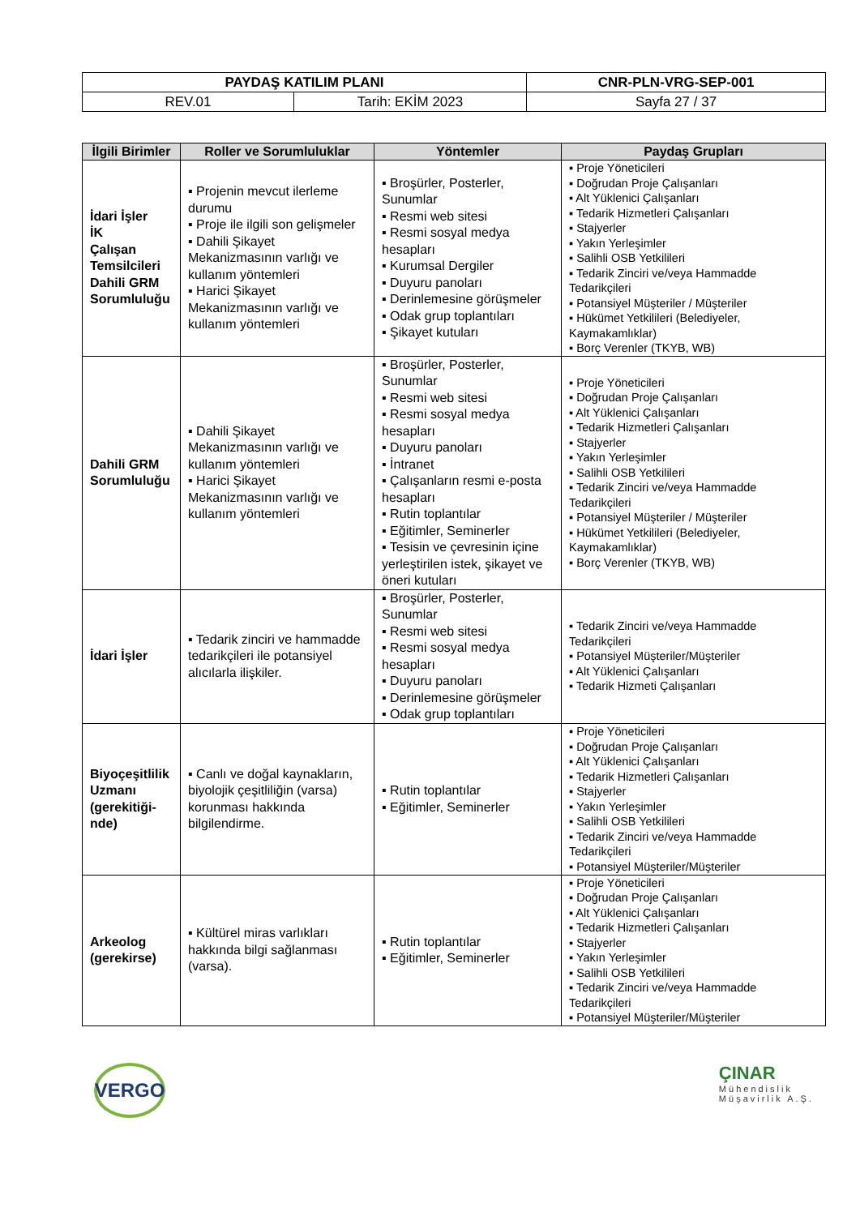| PAYDAŞ KATILIM PLANI | | CNR-PLN-VRG-SEP-001 |
| REV.01 | Tarih: EKİM 2023 | Sayfa 27 / 37 |
| İlgili Birimler | Roller ve Sorumluluklar | Yöntemler | Paydaş Grupları |
| --- | --- | --- | --- |
| İdari İşler İK Çalışan Temsilcileri Dahili GRM Sorumluluğu | ▪ Projenin mevcut ilerleme durumu ▪ Proje ile ilgili son gelişmeler ▪ Dahili Şikayet Mekanizmasının varlığı ve kullanım yöntemleri ▪ Harici Şikayet Mekanizmasının varlığı ve kullanım yöntemleri | ▪ Broşürler, Posterler, Sunumlar ▪ Resmi web sitesi ▪ Resmi sosyal medya hesapları ▪ Kurumsal Dergiler ▪ Duyuru panoları ▪ Derinlemesine görüşmeler ▪ Odak grup toplantıları ▪ Şikayet kutuları | ▪ Proje Yöneticileri ▪ Doğrudan Proje Çalışanları ▪ Alt Yüklenici Çalışanları ▪ Tedarik Hizmetleri Çalışanları ▪ Stajyerler ▪ Yakın Yerleşimler ▪ Salihli OSB Yetkilileri ▪ Tedarik Zinciri ve/veya Hammadde Tedarikçileri ▪ Potansiyel Müşteriler / Müşteriler ▪ Hükümet Yetkilileri (Belediyeler, Kaymakamlıklar) ▪ Borç Verenler (TKYB, WB) |
| Dahili GRM Sorumluluğu | ▪ Dahili Şikayet Mekanizmasının varlığı ve kullanım yöntemleri ▪ Harici Şikayet Mekanizmasının varlığı ve kullanım yöntemleri | ▪ Broşürler, Posterler, Sunumlar ▪ Resmi web sitesi ▪ Resmi sosyal medya hesapları ▪ Duyuru panoları ▪ İntranet ▪ Çalışanların resmi e-posta hesapları ▪ Rutin toplantılar ▪ Eğitimler, Seminerler ▪ Tesisin ve çevresinin içine yerleştirilen istek, şikayet ve öneri kutuları | ▪ Proje Yöneticileri ▪ Doğrudan Proje Çalışanları ▪ Alt Yüklenici Çalışanları ▪ Tedarik Hizmetleri Çalışanları ▪ Stajyerler ▪ Yakın Yerleşimler ▪ Salihli OSB Yetkilileri ▪ Tedarik Zinciri ve/veya Hammadde Tedarikçileri ▪ Potansiyel Müşteriler / Müşteriler ▪ Hükümet Yetkilileri (Belediyeler, Kaymakamlıklar) ▪ Borç Verenler (TKYB, WB) |
| İdari İşler | ▪ Tedarik zinciri ve hammadde tedarikçileri ile potansiyel alıcılarla ilişkiler. | ▪ Broşürler, Posterler, Sunumlar ▪ Resmi web sitesi ▪ Resmi sosyal medya hesapları ▪ Duyuru panoları ▪ Derinlemesine görüşmeler ▪ Odak grup toplantıları | ▪ Tedarik Zinciri ve/veya Hammadde Tedarikçileri ▪ Potansiyel Müşteriler/Müşteriler ▪ Alt Yüklenici Çalışanları ▪ Tedarik Hizmeti Çalışanları |
| Biyoçeşitlilik Uzmanı (gerekitiği-nde) | ▪ Canlı ve doğal kaynakların, biyolojik çeşitliliğin (varsa) korunması hakkında bilgilendirme. | ▪ Rutin toplantılar ▪ Eğitimler, Seminerler | ▪ Proje Yöneticileri ▪ Doğrudan Proje Çalışanları ▪ Alt Yüklenici Çalışanları ▪ Tedarik Hizmetleri Çalışanları ▪ Stajyerler ▪ Yakın Yerleşimler ▪ Salihli OSB Yetkilileri ▪ Tedarik Zinciri ve/veya Hammadde Tedarikçileri ▪ Potansiyel Müşteriler/Müşteriler |
| Arkeolog (gerekirse) | ▪ Kültürel miras varlıkları hakkında bilgi sağlanması (varsa). | ▪ Rutin toplantılar ▪ Eğitimler, Seminerler | ▪ Proje Yöneticileri ▪ Doğrudan Proje Çalışanları ▪ Alt Yüklenici Çalışanları ▪ Tedarik Hizmetleri Çalışanları ▪ Stajyerler ▪ Yakın Yerleşimler ▪ Salihli OSB Yetkilileri ▪ Tedarik Zinciri ve/veya Hammadde Tedarikçileri ▪ Potansiyel Müşteriler/Müşteriler |
VERGO
ÇINAR
Mühendislik
Müşavirlik A.Ş.